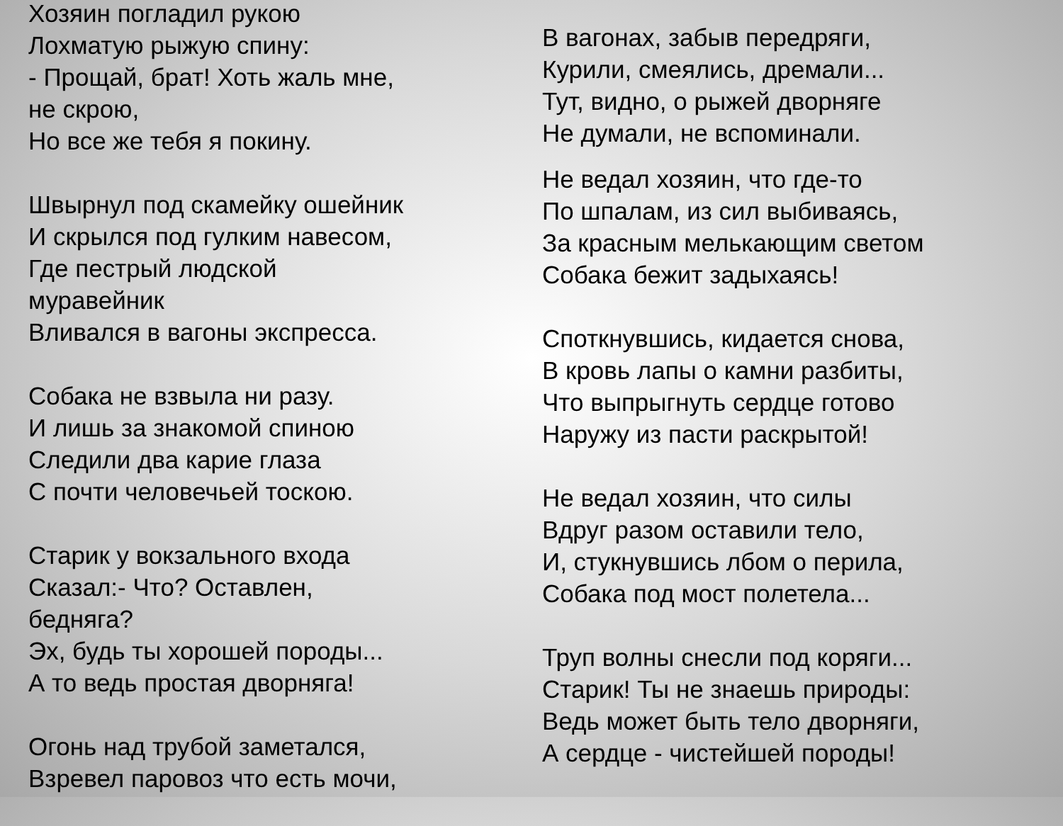Хозяин погладил рукою
Лохматую рыжую спину:
- Прощай, брат! Хоть жаль мне,
не скрою,
Но все же тебя я покину.
Швырнул под скамейку ошейник
И скрылся под гулким навесом,
Где пестрый людской
муравейник
Вливался в вагоны экспресса.
Собака не взвыла ни разу.
И лишь за знакомой спиною
Следили два карие глаза
С почти человечьей тоскою.
Старик у вокзального входа
Сказал:- Что? Оставлен,
бедняга?
Эх, будь ты хорошей породы...
А то ведь простая дворняга!
Огонь над трубой заметался,
Взревел паровоз что есть мочи,
В вагонах, забыв передряги,
Курили, смеялись, дремали...
Тут, видно, о рыжей дворняге
Не думали, не вспоминали.
Не ведал хозяин, что где-то
По шпалам, из сил выбиваясь,
За красным мелькающим светом
Собака бежит задыхаясь!
Споткнувшись, кидается снова,
В кровь лапы о камни разбиты,
Что выпрыгнуть сердце готово
Наружу из пасти раскрытой!
Не ведал хозяин, что силы
Вдруг разом оставили тело,
И, стукнувшись лбом о перила,
Собака под мост полетела...
Труп волны снесли под коряги...
Старик! Ты не знаешь природы:
Ведь может быть тело дворняги,
А сердце - чистейшей породы!